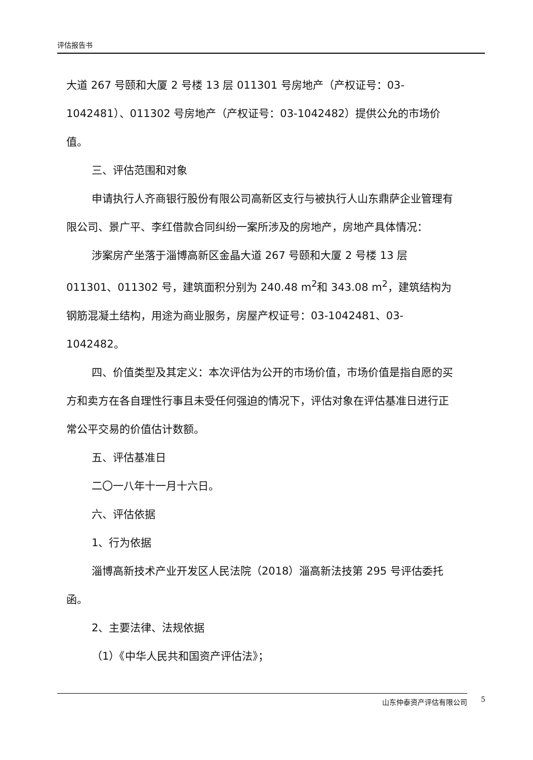评估报告书
大道 267 号颐和大厦 2 号楼 13 层 011301 号房地产（产权证号：03-1042481）、011302 号房地产（产权证号：03-1042482）提供公允的市场价值。
三、评估范围和对象
申请执行人齐商银行股份有限公司高新区支行与被执行人山东鼎萨企业管理有限公司、景广平、李红借款合同纠纷一案所涉及的房地产，房地产具体情况：
涉案房产坐落于淄博高新区金晶大道 267 号颐和大厦 2 号楼 13 层 011301、011302 号，建筑面积分别为 240.48 m<sup>2</sup>和 343.08 m<sup>2</sup>，建筑结构为钢筋混凝土结构，用途为商业服务，房屋产权证号：03-1042481、03-1042482。
四、价值类型及其定义：本次评估为公开的市场价值，市场价值是指自愿的买方和卖方在各自理性行事且未受任何强迫的情况下，评估对象在评估基准日进行正常公平交易的价值估计数额。
五、评估基准日
二〇一八年十一月十六日。
六、评估依据
1、行为依据
淄博高新技术产业开发区人民法院（2018）淄高新法技第 295 号评估委托函。
2、主要法律、法规依据
（1）《中华人民共和国资产评估法》；
山东仲泰资产评估有限公司 5